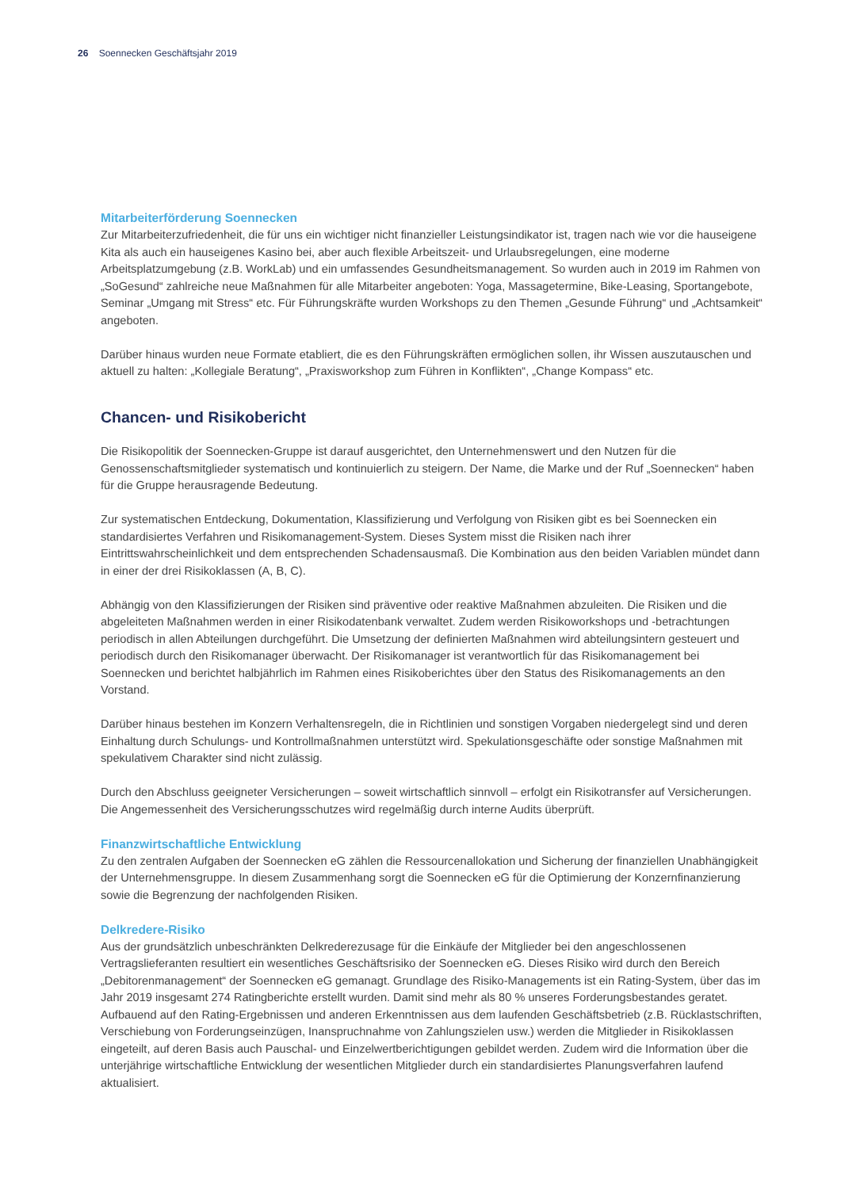26 Soennecken Geschäftsjahr 2019
Mitarbeiterförderung Soennecken
Zur Mitarbeiterzufriedenheit, die für uns ein wichtiger nicht finanzieller Leistungsindikator ist, tragen nach wie vor die hauseigene Kita als auch ein hauseigenes Kasino bei, aber auch flexible Arbeitszeit- und Urlaubsregelungen, eine moderne Arbeitsplatzumgebung (z.B. WorkLab) und ein umfassendes Gesundheitsmanagement. So wurden auch in 2019 im Rahmen von „SoGesund“ zahlreiche neue Maßnahmen für alle Mitarbeiter angeboten: Yoga, Massagetermine, Bike-Leasing, Sportangebote, Seminar „Umgang mit Stress“ etc. Für Führungskräfte wurden Workshops zu den Themen „Gesunde Führung“ und „Achtsamkeit“ angeboten.
Darüber hinaus wurden neue Formate etabliert, die es den Führungskräften ermöglichen sollen, ihr Wissen auszutauschen und aktuell zu halten: „Kollegiale Beratung“, „Praxisworkshop zum Führen in Konflikten“, „Change Kompass“ etc.
Chancen- und Risikobericht
Die Risikopolitik der Soennecken-Gruppe ist darauf ausgerichtet, den Unternehmenswert und den Nutzen für die Genossenschaftsmitglieder systematisch und kontinuierlich zu steigern. Der Name, die Marke und der Ruf „Soennecken“ haben für die Gruppe herausragende Bedeutung.
Zur systematischen Entdeckung, Dokumentation, Klassifizierung und Verfolgung von Risiken gibt es bei Soennecken ein standardisiertes Verfahren und Risikomanagement-System. Dieses System misst die Risiken nach ihrer Eintrittswahrscheinlichkeit und dem entsprechenden Schadensausmaß. Die Kombination aus den beiden Variablen mündet dann in einer der drei Risikoklassen (A, B, C).
Abhängig von den Klassifizierungen der Risiken sind präventive oder reaktive Maßnahmen abzuleiten. Die Risiken und die abgeleiteten Maßnahmen werden in einer Risikodatenbank verwaltet. Zudem werden Risikoworkshops und -betrachtungen periodisch in allen Abteilungen durchgeführt. Die Umsetzung der definierten Maßnahmen wird abteilungsintern gesteuert und periodisch durch den Risikomanager überwacht. Der Risikomanager ist verantwortlich für das Risikomanagement bei Soennecken und berichtet halbjährlich im Rahmen eines Risikoberichtes über den Status des Risikomanagements an den Vorstand.
Darüber hinaus bestehen im Konzern Verhaltensregeln, die in Richtlinien und sonstigen Vorgaben niedergelegt sind und deren Einhaltung durch Schulungs- und Kontrollmaßnahmen unterstützt wird. Spekulationsgeschäfte oder sonstige Maßnahmen mit spekulativem Charakter sind nicht zulässig.
Durch den Abschluss geeigneter Versicherungen – soweit wirtschaftlich sinnvoll – erfolgt ein Risikotransfer auf Versicherungen. Die Angemessenheit des Versicherungsschutzes wird regelmäßig durch interne Audits überprüft.
Finanzwirtschaftliche Entwicklung
Zu den zentralen Aufgaben der Soennecken eG zählen die Ressourcenallokation und Sicherung der finanziellen Unabhängigkeit der Unternehmensgruppe. In diesem Zusammenhang sorgt die Soennecken eG für die Optimierung der Konzernfinanzierung sowie die Begrenzung der nachfolgenden Risiken.
Delkredere-Risiko
Aus der grundsätzlich unbeschränkten Delkrederezusage für die Einkäufe der Mitglieder bei den angeschlossenen Vertragslieferanten resultiert ein wesentliches Geschäftsrisiko der Soennecken eG. Dieses Risiko wird durch den Bereich „Debitorenmanagement“ der Soennecken eG gemanagt. Grundlage des Risiko-Managements ist ein Rating-System, über das im Jahr 2019 insgesamt 274 Ratingberichte erstellt wurden. Damit sind mehr als 80 % unseres Forderungsbestandes geratet. Aufbauend auf den Rating-Ergebnissen und anderen Erkenntnissen aus dem laufenden Geschäftsbetrieb (z.B. Rücklastschriften, Verschiebung von Forderungseinzügen, Inanspruchnahme von Zahlungszielen usw.) werden die Mitglieder in Risikoklassen eingeteilt, auf deren Basis auch Pauschal- und Einzelwertberichtigungen gebildet werden. Zudem wird die Information über die unterjährige wirtschaftliche Entwicklung der wesentlichen Mitglieder durch ein standardisiertes Planungsverfahren laufend aktualisiert.